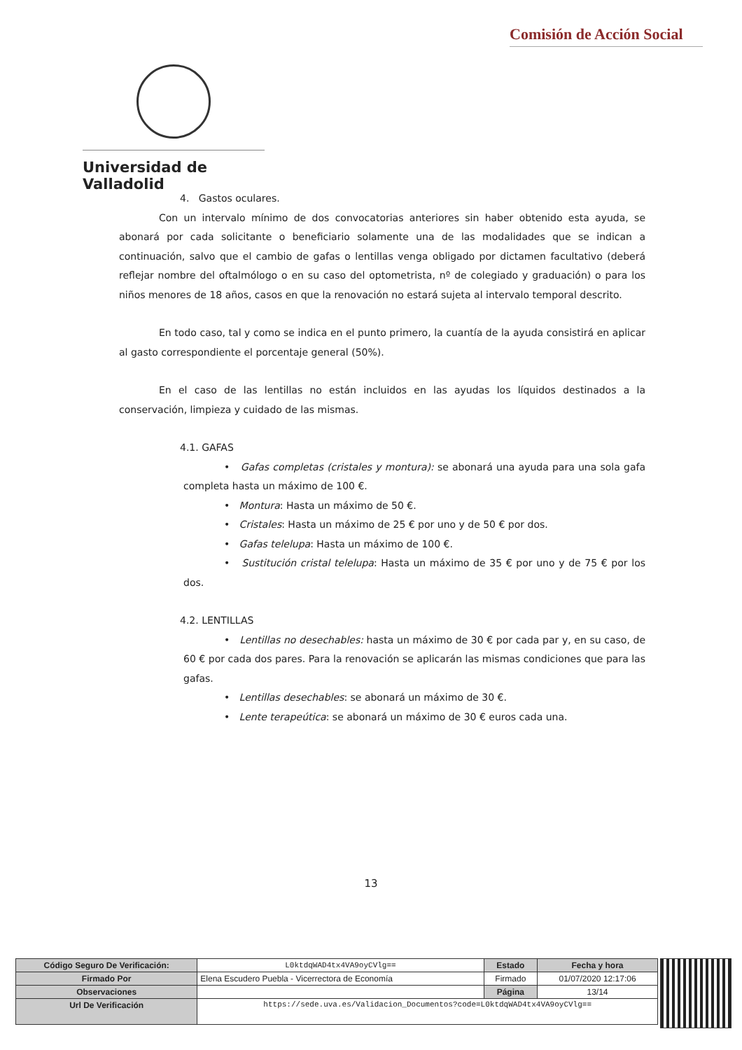Comisión de Acción Social
Universidad de Valladolid
4. Gastos oculares.
Con un intervalo mínimo de dos convocatorias anteriores sin haber obtenido esta ayuda, se abonará por cada solicitante o beneficiario solamente una de las modalidades que se indican a continuación, salvo que el cambio de gafas o lentillas venga obligado por dictamen facultativo (deberá reflejar nombre del oftalmólogo o en su caso del optometrista, nº de colegiado y graduación) o para los niños menores de 18 años, casos en que la renovación no estará sujeta al intervalo temporal descrito.
En todo caso, tal y como se indica en el punto primero, la cuantía de la ayuda consistirá en aplicar al gasto correspondiente el porcentaje general (50%).
En el caso de las lentillas no están incluidos en las ayudas los líquidos destinados a la conservación, limpieza y cuidado de las mismas.
4.1. GAFAS
• Gafas completas (cristales y montura): se abonará una ayuda para una sola gafa completa hasta un máximo de 100 €.
• Montura: Hasta un máximo de 50 €.
• Cristales: Hasta un máximo de 25 € por uno y de 50 € por dos.
• Gafas telelupa: Hasta un máximo de 100 €.
• Sustitución cristal telelupa: Hasta un máximo de 35 € por uno y de 75 € por los dos.
4.2. LENTILLAS
• Lentillas no desechables: hasta un máximo de 30 € por cada par y, en su caso, de 60 € por cada dos pares. Para la renovación se aplicarán las mismas condiciones que para las gafas.
• Lentillas desechables: se abonará un máximo de 30 €.
• Lente terapeútica: se abonará un máximo de 30 € euros cada una.
13
| Código Seguro De Verificación: | L0ktdqWAD4tx4VA9oyCVlg== | Estado | Fecha y hora |
| Firmado Por | Elena Escudero Puebla - Vicerrectora de Economía | Firmado | 01/07/2020 12:17:06 |
| Observaciones | | Página | 13/14 |
| Url De Verificación | https://sede.uva.es/Validacion_Documentos?code=L0ktdqWAD4tx4VA9oyCVlg== | | |